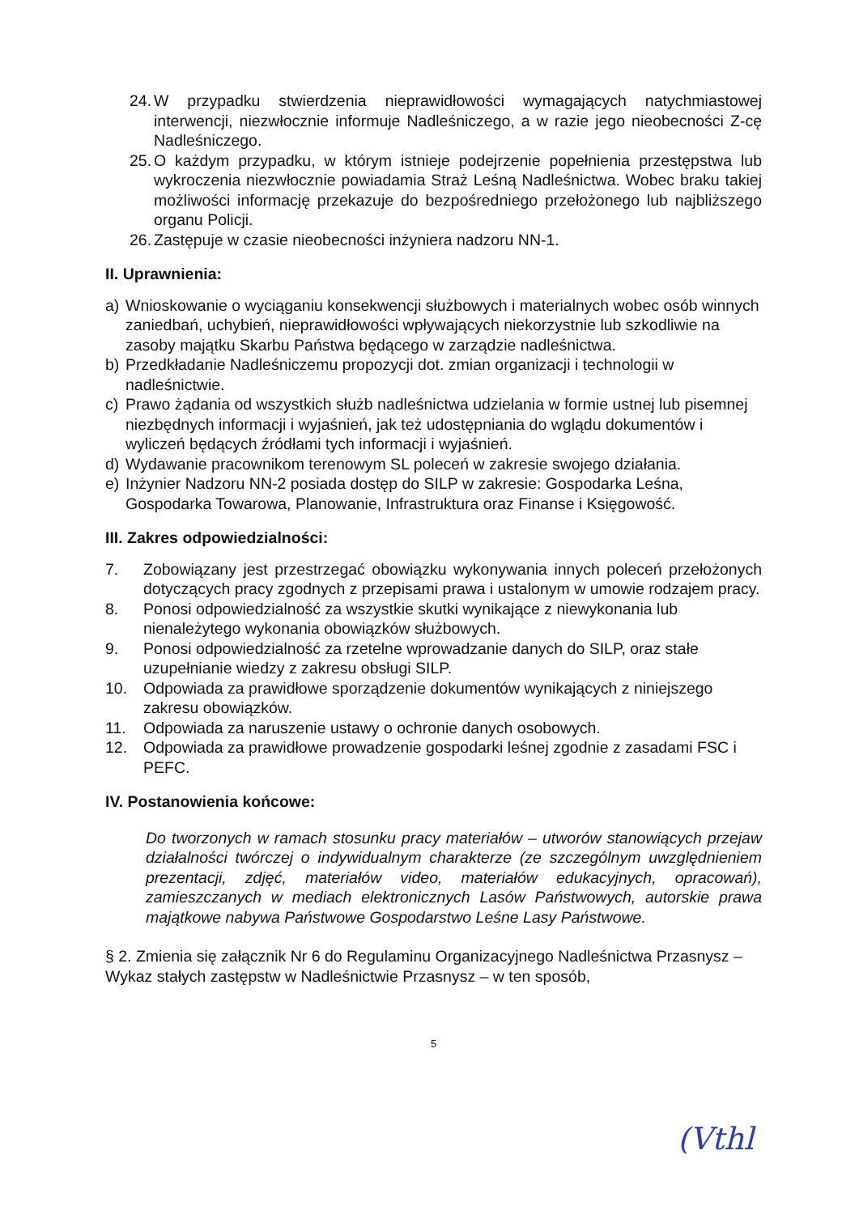24. W przypadku stwierdzenia nieprawidłowości wymagających natychmiastowej interwencji, niezwłocznie informuje Nadleśniczego, a w razie jego nieobecności Z-cę Nadleśniczego.
25. O każdym przypadku, w którym istnieje podejrzenie popełnienia przestępstwa lub wykroczenia niezwłocznie powiadamia Straż Leśną Nadleśnictwa. Wobec braku takiej możliwości informację przekazuje do bezpośredniego przełożonego lub najbliższego organu Policji.
26. Zastępuje w czasie nieobecności inżyniera nadzoru NN-1.
II. Uprawnienia:
a) Wnioskowanie o wyciąganiu konsekwencji służbowych i materialnych wobec osób winnych zaniedbań, uchybień, nieprawidłowości wpływających niekorzystnie lub szkodliwie na zasoby majątku Skarbu Państwa będącego w zarządzie nadleśnictwa.
b) Przedkładanie Nadleśniczemu propozycji dot. zmian organizacji i technologii w nadleśnictwie.
c) Prawo żądania od wszystkich służb nadleśnictwa udzielania w formie ustnej lub pisemnej niezbędnych informacji i wyjaśnień, jak też udostępniania do wglądu dokumentów i wyliczeń będących źródłami tych informacji i wyjaśnień.
d) Wydawanie pracownikom terenowym SL poleceń w zakresie swojego działania.
e) Inżynier Nadzoru NN-2 posiada dostęp do SILP w zakresie: Gospodarka Leśna, Gospodarka Towarowa, Planowanie, Infrastruktura oraz Finanse i Księgowość.
III. Zakres odpowiedzialności:
7. Zobowiązany jest przestrzegać obowiązku wykonywania innych poleceń przełożonych dotyczących pracy zgodnych z przepisami prawa i ustalonym w umowie rodzajem pracy.
8. Ponosi odpowiedzialność za wszystkie skutki wynikające z niewykonania lub nienależytego wykonania obowiązków służbowych.
9. Ponosi odpowiedzialność za rzetelne wprowadzanie danych do SILP, oraz stałe uzupełnianie wiedzy z zakresu obsługi SILP.
10. Odpowiada za prawidłowe sporządzenie dokumentów wynikających z niniejszego zakresu obowiązków.
11. Odpowiada za naruszenie ustawy o ochronie danych osobowych.
12. Odpowiada za prawidłowe prowadzenie gospodarki leśnej zgodnie z zasadami FSC i PEFC.
IV. Postanowienia końcowe:
Do tworzonych w ramach stosunku pracy materiałów – utworów stanowiących przejaw działalności twórczej o indywidualnym charakterze (ze szczególnym uwzględnieniem prezentacji, zdjęć, materiałów video, materiałów edukacyjnych, opracowań), zamieszczanych w mediach elektronicznych Lasów Państwowych, autorskie prawa majątkowe nabywa Państwowe Gospodarstwo Leśne Lasy Państwowe.
§ 2. Zmienia się załącznik Nr 6 do Regulaminu Organizacyjnego Nadleśnictwa Przasnysz – Wykaz stałych zastępstw w Nadleśnictwie Przasnysz – w ten sposób,
5
(Vthl